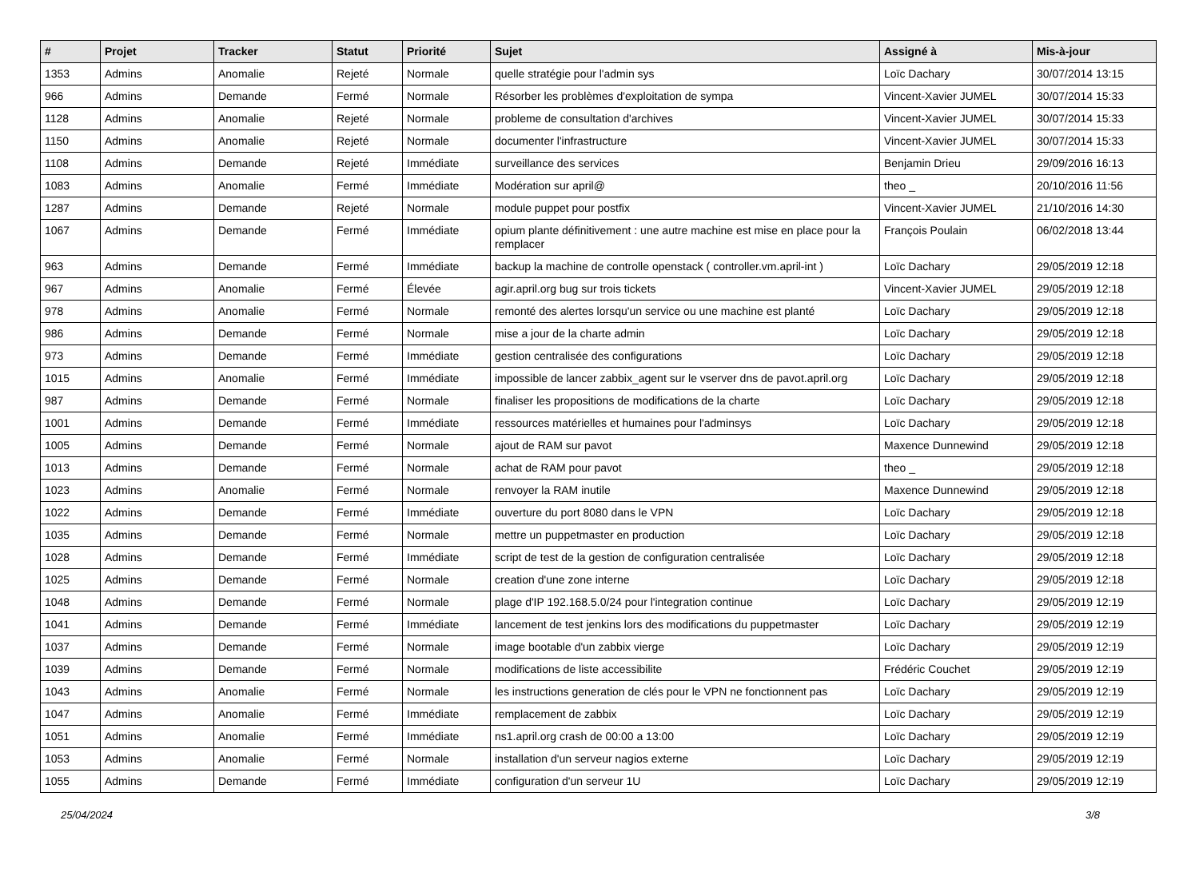| # | Projet | Tracker | Statut | Priorité | Sujet | Assigné à | Mis-à-jour |
| --- | --- | --- | --- | --- | --- | --- | --- |
| 1353 | Admins | Anomalie | Rejeté | Normale | quelle stratégie pour l'admin sys | Loïc Dachary | 30/07/2014 13:15 |
| 966 | Admins | Demande | Fermé | Normale | Résorber les problèmes d'exploitation de sympa | Vincent-Xavier JUMEL | 30/07/2014 15:33 |
| 1128 | Admins | Anomalie | Rejeté | Normale | probleme de consultation d'archives | Vincent-Xavier JUMEL | 30/07/2014 15:33 |
| 1150 | Admins | Anomalie | Rejeté | Normale | documenter l'infrastructure | Vincent-Xavier JUMEL | 30/07/2014 15:33 |
| 1108 | Admins | Demande | Rejeté | Immédiate | surveillance des services | Benjamin Drieu | 29/09/2016 16:13 |
| 1083 | Admins | Anomalie | Fermé | Immédiate | Modération sur april@ | theo _ | 20/10/2016 11:56 |
| 1287 | Admins | Demande | Rejeté | Normale | module puppet pour postfix | Vincent-Xavier JUMEL | 21/10/2016 14:30 |
| 1067 | Admins | Demande | Fermé | Immédiate | opium plante définitivement : une autre machine est mise en place pour la remplacer | François Poulain | 06/02/2018 13:44 |
| 963 | Admins | Demande | Fermé | Immédiate | backup la machine de controlle openstack ( controller.vm.april-int ) | Loïc Dachary | 29/05/2019 12:18 |
| 967 | Admins | Anomalie | Fermé | Élevée | agir.april.org bug sur trois tickets | Vincent-Xavier JUMEL | 29/05/2019 12:18 |
| 978 | Admins | Anomalie | Fermé | Normale | remonté des alertes lorsqu'un service ou une machine est planté | Loïc Dachary | 29/05/2019 12:18 |
| 986 | Admins | Demande | Fermé | Normale | mise a jour de la charte admin | Loïc Dachary | 29/05/2019 12:18 |
| 973 | Admins | Demande | Fermé | Immédiate | gestion centralisée des configurations | Loïc Dachary | 29/05/2019 12:18 |
| 1015 | Admins | Anomalie | Fermé | Immédiate | impossible de lancer zabbix_agent sur le vserver dns de pavot.april.org | Loïc Dachary | 29/05/2019 12:18 |
| 987 | Admins | Demande | Fermé | Normale | finaliser les propositions de modifications de la charte | Loïc Dachary | 29/05/2019 12:18 |
| 1001 | Admins | Demande | Fermé | Immédiate | ressources matérielles et humaines pour l'adminsys | Loïc Dachary | 29/05/2019 12:18 |
| 1005 | Admins | Demande | Fermé | Normale | ajout de RAM sur pavot | Maxence Dunnewind | 29/05/2019 12:18 |
| 1013 | Admins | Demande | Fermé | Normale | achat de RAM pour pavot | theo _ | 29/05/2019 12:18 |
| 1023 | Admins | Anomalie | Fermé | Normale | renvoyer la RAM inutile | Maxence Dunnewind | 29/05/2019 12:18 |
| 1022 | Admins | Demande | Fermé | Immédiate | ouverture du port 8080 dans le VPN | Loïc Dachary | 29/05/2019 12:18 |
| 1035 | Admins | Demande | Fermé | Normale | mettre un puppetmaster en production | Loïc Dachary | 29/05/2019 12:18 |
| 1028 | Admins | Demande | Fermé | Immédiate | script de test de la gestion de configuration centralisée | Loïc Dachary | 29/05/2019 12:18 |
| 1025 | Admins | Demande | Fermé | Normale | creation d'une zone interne | Loïc Dachary | 29/05/2019 12:18 |
| 1048 | Admins | Demande | Fermé | Normale | plage d'IP 192.168.5.0/24 pour l'integration continue | Loïc Dachary | 29/05/2019 12:19 |
| 1041 | Admins | Demande | Fermé | Immédiate | lancement de test jenkins lors des modifications du puppetmaster | Loïc Dachary | 29/05/2019 12:19 |
| 1037 | Admins | Demande | Fermé | Normale | image bootable d'un zabbix vierge | Loïc Dachary | 29/05/2019 12:19 |
| 1039 | Admins | Demande | Fermé | Normale | modifications de liste accessibilite | Frédéric Couchet | 29/05/2019 12:19 |
| 1043 | Admins | Anomalie | Fermé | Normale | les instructions generation de clés pour le VPN ne fonctionnent pas | Loïc Dachary | 29/05/2019 12:19 |
| 1047 | Admins | Anomalie | Fermé | Immédiate | remplacement de zabbix | Loïc Dachary | 29/05/2019 12:19 |
| 1051 | Admins | Anomalie | Fermé | Immédiate | ns1.april.org crash de 00:00 a 13:00 | Loïc Dachary | 29/05/2019 12:19 |
| 1053 | Admins | Anomalie | Fermé | Normale | installation d'un serveur nagios externe | Loïc Dachary | 29/05/2019 12:19 |
| 1055 | Admins | Demande | Fermé | Immédiate | configuration d'un serveur 1U | Loïc Dachary | 29/05/2019 12:19 |
25/04/2024 3/8